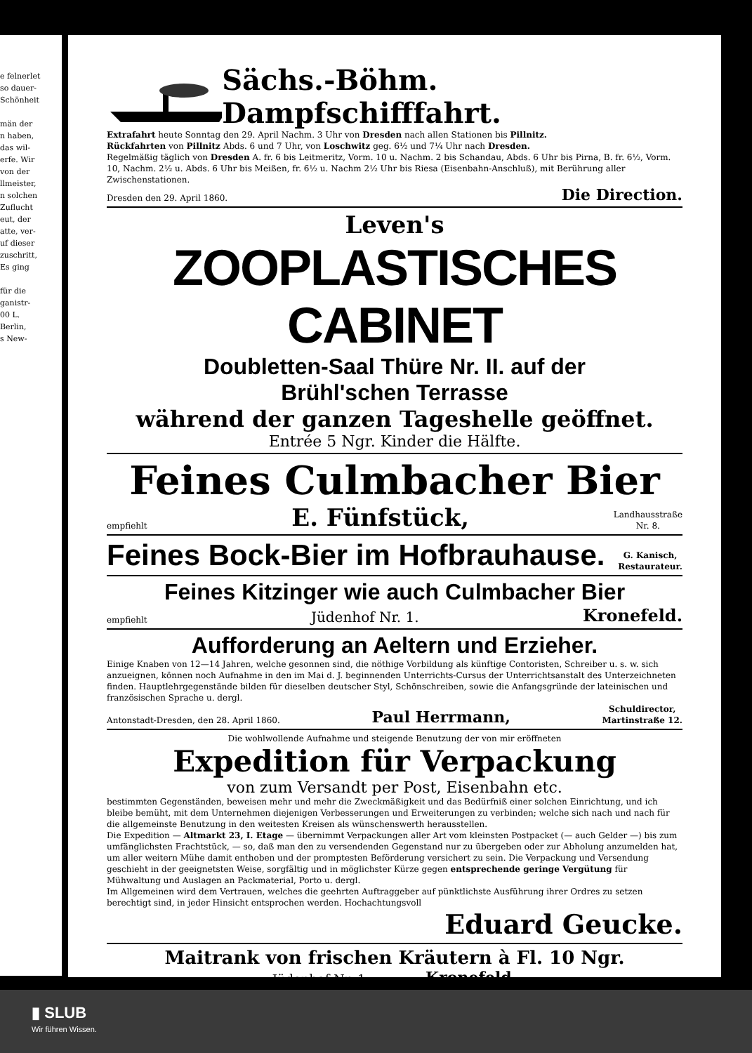e felnerlet
so dauer-
Schönheit
män der
n haben,
das wil-
erfe. Wir
von der
llmeister,
n solchen
Zuflucht
eut, der
atte, ver-
uf dieser
zuschritt,
Es ging
für die
ganistr-
00 L.
Berlin,
s New-
Sächs.-Böhm. Dampfschifffahrt.
Extrafahrt heute Sonntag den 29. April Nachm. 3 Uhr von Dresden nach allen Stationen bis Pillnitz.
Rückfahrten von Pillnitz Abds. 6 und 7 Uhr, von Loschwitz geg. 6½ und 7¼ Uhr nach Dresden.
Regelmäßig täglich von Dresden A. fr. 6 bis Leitmeritz, Vorm. 10 u. Nachm. 2 bis Schandau, Abds. 6 Uhr bis Pirna, B. fr. 6½, Vorm. 10, Nachm. 2½ u. Abds. 6 Uhr bis Meißen, fr. 6½ u. Nachm 2½ Uhr bis Riesa (Eisenbahn-Anschluß), mit Berührung aller Zwischenstationen.
Dresden den 29. April 1860. Die Direction.
Leven's
ZOOPLASTISCHES CABINET
Doubletten-Saal Thüre Nr. II. auf der
Brühl'schen Terrasse
während der ganzen Tageshelle geöffnet.
Entrée 5 Ngr. Kinder die Hälfte.
Feines Culmbacher Bier
empfiehlt E. Fünfstück, Landhausstraße
Nr. 8.
Feines Bock-Bier im Hofbrauhause. G. Kanisch,
Restaurateur.
Feines Kitzinger wie auch Culmbacher Bier
empfiehlt Jüdenhof Nr. 1. Kronefeld.
Aufforderung an Aeltern und Erzieher.
Einige Knaben von 12—14 Jahren, welche gesonnen sind, die nöthige Vorbildung als künftige Contoristen, Schreiber u. s. w. sich anzueignen, können noch Aufnahme in den im Mai d. J. beginnenden Unterrichts-Cursus der Unterrichtsanstalt des Unterzeichneten finden. Hauptlehrgegenstände bilden für dieselben deutscher Styl, Schönschreiben, sowie die Anfangsgründe der lateinischen und französischen Sprache u. dergl.
Antonstadt-Dresden, den 28. April 1860. Paul Herrmann, Schuldirector,
Martinstraße 12.
Die wohlwollende Aufnahme und steigende Benutzung der von mir eröffneten
Expedition für Verpackung
von zum Versandt per Post, Eisenbahn etc.
bestimmten Gegenständen, beweisen mehr und mehr die Zweckmäßigkeit und das Bedürfniß einer solchen Einrichtung, und ich bleibe bemüht, mit dem Unternehmen diejenigen Verbesserungen und Erweiterungen zu verbinden; welche sich nach und nach für die allgemeinste Benutzung in den weitesten Kreisen als wünschenswerth herausstellen.
Die Expedition — Altmarkt 23, I. Etage — übernimmt Verpackungen aller Art vom kleinsten Postpacket (— auch Gelder —) bis zum umfänglichsten Frachtstück, — so, daß man den zu versendenden Gegenstand nur zu übergeben oder zur Abholung anzumelden hat, um aller weitern Mühe damit enthoben und der promptesten Beförderung versichert zu sein. Die Verpackung und Versendung geschieht in der geeignetsten Weise, sorgfältig und in möglichster Kürze gegen entsprechende geringe Vergütung für Mühwaltung und Auslagen an Packmaterial, Porto u. dergl.
Im Allgemeinen wird dem Vertrauen, welches die geehrten Auftraggeber auf pünktlichste Ausführung ihrer Ordres zu setzen berechtigt sind, in jeder Hinsicht entsprochen werden. Hochachtungsvoll
Eduard Geucke.
Maitrank von frischen Kräutern à Fl. 10 Ngr.
Jüdenhof Nr. 1. Kronefeld.
▮ SLUB
Wir führen Wissen.